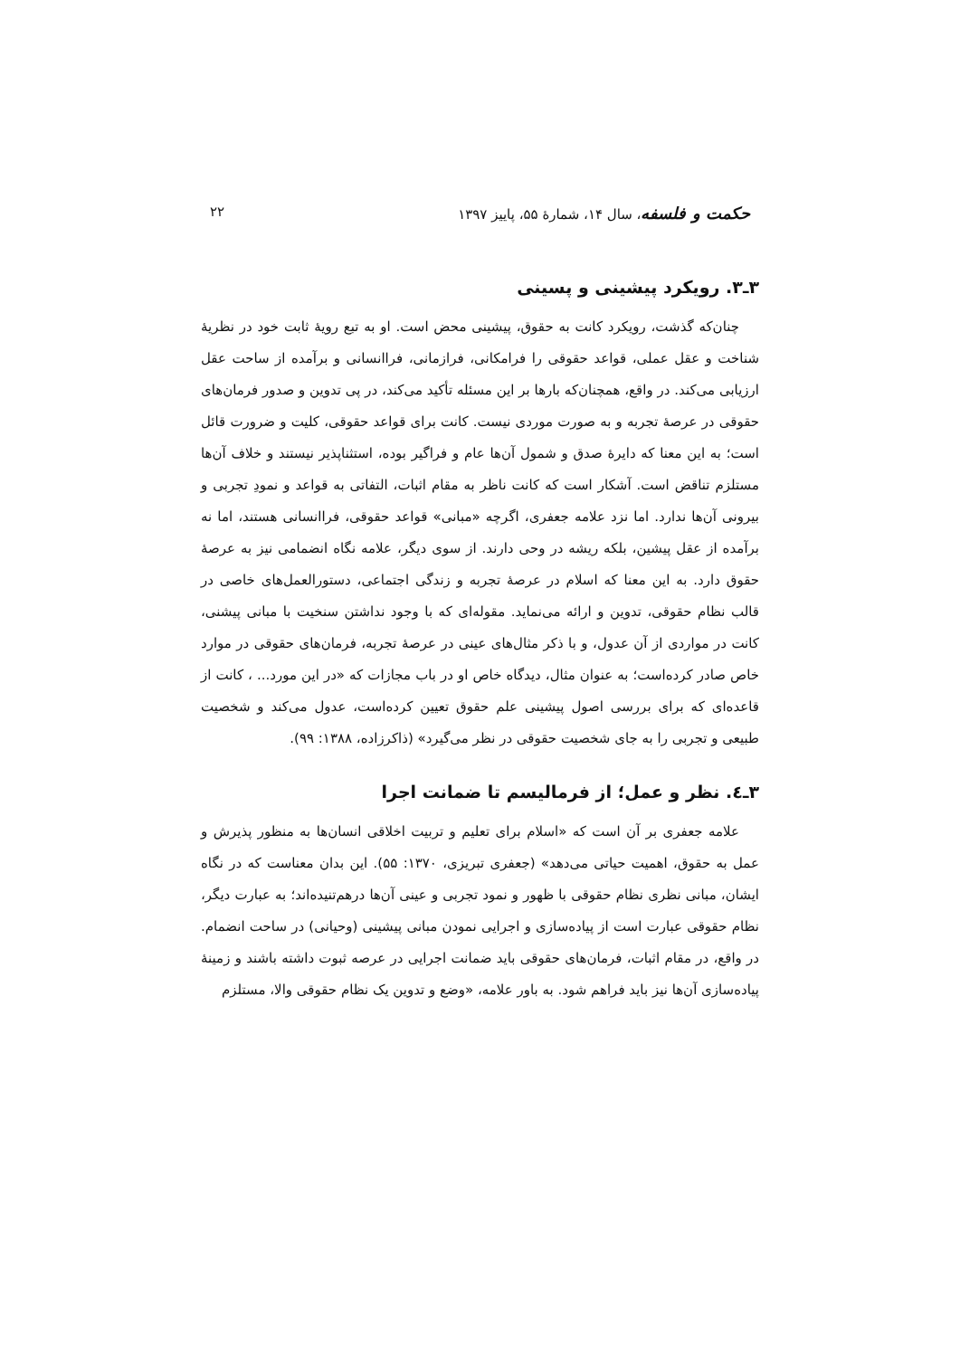حکمت و فلسفه، سال ۱۴، شمارهٔ ۵۵، پاییز ۱۳۹۷ ۲۲
۳ـ۳. رویکرد پیشینی و پسینی
چنان‌که گذشت، رویکرد کانت به حقوق، پیشینی محض است. او به تبع رویهٔ ثابت خود در نظریهٔ شناخت و عقل عملی، قواعد حقوقی را فرامکانی، فرازمانی، فراانسانی و برآمده از ساحت عقل ارزیابی می‌کند. در واقع، همچنان‌که بارها بر این مسئله تأکید می‌کند، در پی تدوین و صدور فرمان‌های حقوقی در عرصهٔ تجربه و به صورت موردی نیست. کانت برای قواعد حقوقی، کلیت و ضرورت قائل است؛ به این معنا که دایرهٔ صدق و شمول آن‌ها عام و فراگیر بوده، استثناپذیر نیستند و خلاف آن‌ها مستلزم تناقض است. آشکار است که کانت ناظر به مقام اثبات، التفاتی به قواعد و نمودِ تجربی و بیرونی آن‌ها ندارد. اما نزد علامه جعفری، اگرچه «مبانی» قواعد حقوقی، فراانسانی هستند، اما نه برآمده از عقل پیشین، بلکه ریشه در وحی دارند. از سوی دیگر، علامه نگاه انضمامی نیز به عرصهٔ حقوق دارد. به این معنا که اسلام در عرصهٔ تجربه و زندگی اجتماعی، دستورالعمل‌های خاصی در قالب نظام حقوقی، تدوین و ارائه می‌نماید. مقوله‌ای که با وجود نداشتن سنخیت با مبانی پیشنی، کانت در مواردی از آن عدول، و با ذکر مثال‌های عینی در عرصهٔ تجربه، فرمان‌های حقوقی در موارد خاص صادر کرده‌است؛ به عنوان مثال، دیدگاه خاص او در باب مجازات که «در این مورد... ، کانت از قاعده‌ای که برای بررسی اصول پیشینی علم حقوق تعیین کرده‌است، عدول می‌کند و شخصیت طبیعی و تجربی را به جای شخصیت حقوقی در نظر می‌گیرد» (ذاکرزاده، ۱۳۸۸: ۹۹).
۳ـ٤. نظر و عمل؛ از فرمالیسم تا ضمانت اجرا
علامه جعفری بر آن است که «اسلام برای تعلیم و تربیت اخلاقی انسان‌ها به منظور پذیرش و عمل به حقوق، اهمیت حیاتی می‌دهد» (جعفری تبریزی، ۱۳۷۰: ۵۵). این بدان معناست که در نگاه ایشان، مبانی نظری نظام حقوقی با ظهور و نمود تجربی و عینی آن‌ها درهم‌تنیده‌اند؛ به عبارت دیگر، نظام حقوقی عبارت است از پیاده‌سازی و اجرایی نمودن مبانی پیشینی (وحیانی) در ساحت انضمام. در واقع، در مقام اثبات، فرمان‌های حقوقی باید ضمانت اجرایی در عرصه ثبوت داشته باشند و زمینهٔ پیاده‌سازی آن‌ها نیز باید فراهم شود. به باور علامه، «وضع و تدوین یک نظام حقوقی والا، مستلزم